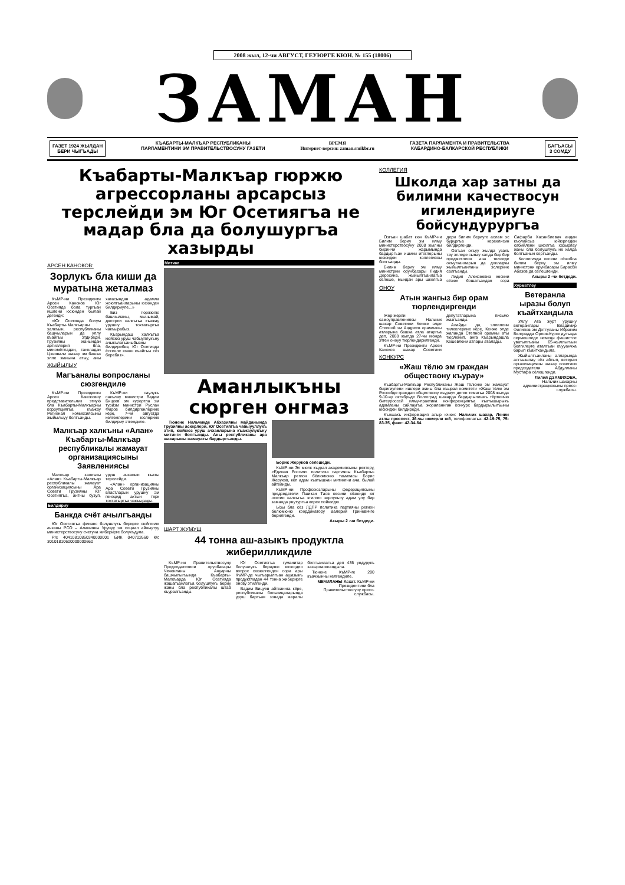2008 жыл, 12-чи АВГУСТ, ГЕУЮРГЕ КЮН. № 155 (18006)
ЗАМАН
ГАЗЕТ 1924 ЖЫЛДАН
БЕРИ ЧЫГЪАДЫ
КЪАБАРТЫ-МАЛКЪАР РЕСПУБЛИКАНЫ
ПАРЛАМЕНТИНИ ЭМ ПРАВИТЕЛЬСТВОСУНУ ГАЗЕТИ ВРЕМЯ
Интернет-версия: zaman.smikbr.ru ГАЗЕТА ПАРЛАМЕНТА И ПРАВИТЕЛЬСТВА
КАБАРДИНО-БАЛКАРСКОЙ РЕСПУБЛИКИ
БАГЪАСЫ
3 СОМДУ
Къабарты-Малкъар гюржю агрессорланы арсарсыз терслейди эм Юг Осетиягъа не мадар бла да болушургъа хазырды
АРСЕН КАНОКОВ:
Зорлукъ бла киши да муратына жеталмаз
КъМР-ни Президенти Арсен Каноков Юг Осетияда бола тургъан ишлени юсюнден былай дегенди:
«Юг Осетияда болум Къабарты-Малкъарны халкъын, республиканы башчыларын да уллу къайгъы этдиреди. Грузияны жанындан артиллерия бла, миномётладан, танкладан Цхинвали шахар эм башха элле жанына атыу, аны хатасындан адамла жоюлгъанларыны юсюнден билдириуле...»
Биз гюржюлю башчыланы, мычымай, дюгерли халкъгъа къажау урушну тохтатыргъа чакъырабыз.
Къарындаш халкъгъа кюйсюз уруш чабыуллукъну ачыкълагъаныбызны билдиребиз, Юг Осетияда ёлгенле ючюн къайгъы сёз беребиз».
ЖЫЙЫЛЫУ
Магъаналы вопросланы сюзгендиле
КъМР-ни Президенти Арсен Каноковну представительлик этиую бла Къабарты-Малкъарны коррупциягъа къажау Регионал комиссиясыны жыйылыуу болгъанды.
КъМР-ни саулукъ сакълау министри Вадим Бицуев эм курортла эм туризм министри Руслан Фиров билдиргенлерине кёре, 7-чи августда келгенлерини юслерине билдириу этгендиле.
Малкъар халкъны «Алан» Къабарты-Малкъар республикалы жамауат организациясыны Заявлениясы
Малкъар халкъны «Алан» Къабарты-Малкъар республикалы жамауат организациясыны Ара Совети Грузияны Юг Осетиягъа, антны бузуп, уруш ачханын къаты терслейди.
«Алан» организацияны Ара Совети Грузияны властларын урушну эм геноцид актын терк тохтатыргъа чакъырады.
Билдириу
Банкда счёт ачылгъанды
Юг Осетиягъа финанс болушлукъ берирге сюйгенле ачханы РСО – Аланияны Урунуу эм социал айныутуу министерствосуну счетуна жиберирге болукъдула.
Р/с 40410810860340000001 БИК 040702660 К/с 30101810600000000660
Митинг
Аманлыкъны сюрген онгмаз
Тюнене Нальчикде Абхазияны майданында Грузияны аскерлери, Юг Осетиягъа чабыууллукъ этип, кюйсюз уруш ачханларына къажаулукъну митинги болгъанды. Аны республиканы ара шахарыны жамауаты бардыргъанды.
Борис Жеруков сёлешеди.
КъМР-ни Эл мюлк къурал академиясыны ректору, «Единая Россия» политика партияны Къабарты-Малкъар регион бёлюмюню таматасы Борис Жеруков, кёп адам къатышхан митингни ача, былай айтханды.
КъМР-ни Профсоюзларыны федерациясыны председатели Пшикан Таов кесини сёзюнде юг осетин халкъгъа этилген зорлукъну адам улу бир заманда унутургъа керек тюйюлдю.
Ызы бла сёз ЛДПР политика партияны регион бёлюмюню координатору Валерий Гриневичге берилгенди.
Ахыры 2 -чи бетдеди.
ШАРТ ЖУМУШ
44 тонна аш-азыкъ продуктла жиберилликдиле
КъМР-ни Правительствосуну Председателини орунбасары Чеченланы Ануарны башчылыгъында Къабарты-Малкъарда Юг Осетияда жашагъанлагъа болушлукъ бериу жаны бла республикалы штаб къуралгъанды.
Юг Осетиягъа гуманитар болушлукъ бериуню юсюнден вопрос сюзюлгенден сора ары КъМР-де чыгъарылгъан ашазыкъ продуктладан 44 тонна жиберирге онову этилгенди.
Вадим Бицуев айтханнга кёре, республиканы больницаларында уруш баргъан зонада жаралы болгъанлагъа деп 435 ундурукъ хазырланнгандыла.
Тюнене КъМР-ге 200 къачхынчы келгендиле.
МЕЧИЛАНЫ Асхат. КъМР-ни Президентини бла Правительствосуну пресс-службасы.
КОЛЛЕГИЯ
Школда хар затны да билимни качествосун игилендириуге бойсундурургъа
Озгъан шабат кюн КъМР-ни Билим бериу эм илму министерствосуну 2008 жылны биринчи жарымында бардыргъан ишини итоглерыны юсюнден коллегиясы болгъанды.
Билим бериу эм илму министрни орунбасары Лидия Дорохина, жыйылгъанлагъа сёлеше, мындан ары школгъа дери билим бериуге аслам эс бурургъа кереклисин билдиргенди.
Озгъан окъуу жылда узакъ тау элледе сынау халда бир бир предметлени ана тилледе окъутханларын да докладчы жыйылгъанланы эслерине салгъанды.
Лидия Алексеевна кесини сёзюн бошагъандан сора Сафарби Хасанбиевич андан къолайсыз юйюрледен сабийлени школгъа хазырлау жаны бла болушлукъ не халда болгъанын соргъанды.
Коллегияда кесини сёзюбла билим бериу эм илму министрни орунбасары Барасби Абазов да сёлешгенди.
Ахыры 2 -чи бетдеди.
ОНОУ
Атын жангыз бир орам тюрлендиргенди
Жер-жерли самоуправлениясы Нальчик шахар Советини Кенже элде Степной эм Андреев орамланы атларына башха атла атаргъа деп, 2008 жылда 27-чи июнда этген оноуу тюрлендирилгенди.
КъМР-ни Президенти Арсен Каноков шахар Советини депутатларына письмо жазгъанды.
Алайды да, эллилени тилеклерине кёре, Кенже элде жаланда Степной орамны аты тюрленип, анга Къарындашла Кешевлени атлары аталады.
КОНКУРС
«Жаш тёлю эм граждан обществону къурау»
Къабарты-Малкъар Республиканы Жаш тёлюню эм жамауат биригиулени ишлери жаны бла къырал комитети «Жаш тёлю эм Россейде граждан обществону къурау» деген темагъа 2008 жылда 9-10-чу октябрьде Волгоград шахарда бардырыллыкъ тёртюнчю битеуроссей илму-практика конференциягъа къатышырыкъ адамланы сайлаугъа жораланнган конкурс бардырылыгъыны юсюнден билдиреди.
Къошакъ информация алыр ючюн: Нальчик шахар, Ленин атлы проспект, 36-чы номерли юй, телефонлагъа: 42-19-75, 75-83-35, факс: 42-34-64.
Хурметлеу
Ветеранла ыразы болуп къайтхандыла
Уллу Ата журт урушну ветеранлары Владимир Филипов эм Доттуланы Ибрагим Белградда Орлов-Курск дугъада сермешледе немеци фашистле уватылгъаны 65-жыллыгъын белгилеуге аталгъан къууанчха барып къайтхандыла.
Жыйылгъанланы алларында алгъышлау сёз айтып, ветеран организацияны шахар советини председатели Абдулланы Мустафа сёлешгенди.
Лилия ДЗАМИХОВА,
Нальчик шахарны администрациясыны пресс-службасы.